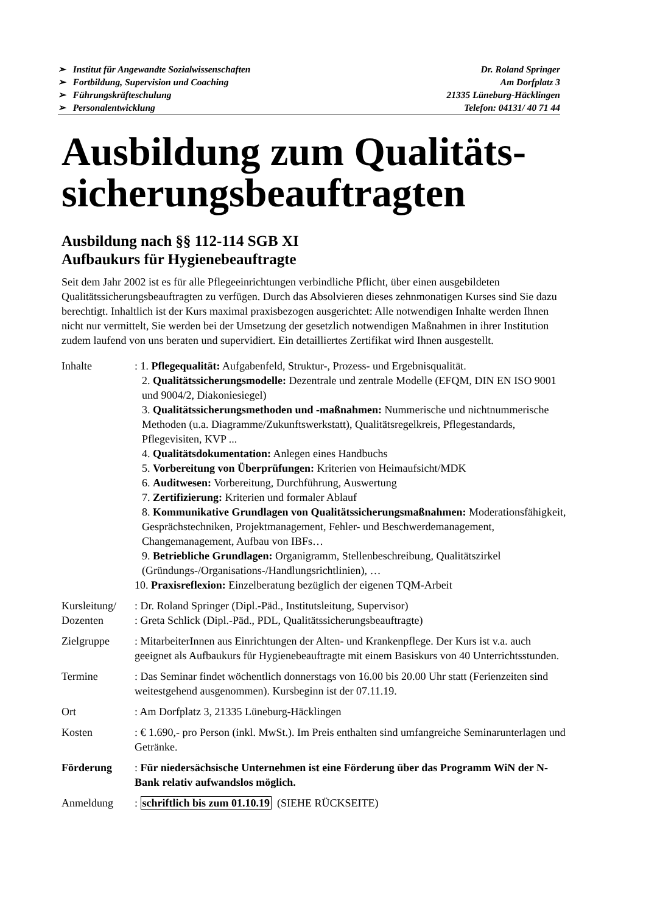➢ Institut für Angewandte Sozialwissenschaften
➢ Fortbildung, Supervision und Coaching
➢ Führungskräfteschulung
➢ Personalentwicklung
Dr. Roland Springer
Am Dorfplatz 3
21335 Lüneburg-Häcklingen
Telefon: 04131/ 40 71 44
Ausbildung zum Qualitäts-
sicherungsbeauftragten
Ausbildung nach §§ 112-114 SGB XI
Aufbaukurs für Hygienebeauftragte
Seit dem Jahr 2002 ist es für alle Pflegeeinrichtungen verbindliche Pflicht, über einen ausgebildeten Qualitätssicherungsbeauftragten zu verfügen. Durch das Absolvieren dieses zehnmonatigen Kurses sind Sie dazu berechtigt. Inhaltlich ist der Kurs maximal praxisbezogen ausgerichtet: Alle notwendigen Inhalte werden Ihnen nicht nur vermittelt, Sie werden bei der Umsetzung der gesetzlich notwendigen Maßnahmen in ihrer Institution zudem laufend von uns beraten und supervidiert. Ein detailliertes Zertifikat wird Ihnen ausgestellt.
Inhalte : 1. Pflegequalität: Aufgabenfeld, Struktur-, Prozess- und Ergebnisqualität.
2. Qualitätssicherungsmodelle: Dezentrale und zentrale Modelle (EFQM, DIN EN ISO 9001 und 9004/2, Diakoniesiegel)
3. Qualitätssicherungsmethoden und -maßnahmen: Nummerische und nichtnummerische Methoden (u.a. Diagramme/Zukunftswerkstatt), Qualitätsregelkreis, Pflegestandards, Pflegevisiten, KVP ...
4. Qualitätsdokumentation: Anlegen eines Handbuchs
5. Vorbereitung von Überprüfungen: Kriterien von Heimaufsicht/MDK
6. Auditwesen: Vorbereitung, Durchführung, Auswertung
7. Zertifizierung: Kriterien und formaler Ablauf
8. Kommunikative Grundlagen von Qualitätssicherungsmaßnahmen: Moderationsfähigkeit, Gesprächstechniken, Projektmanagement, Fehler- und Beschwerdemanagement, Changemanagement, Aufbau von IBFs…
9. Betriebliche Grundlagen: Organigramm, Stellenbeschreibung, Qualitätszirkel (Gründungs-/Organisations-/Handlungsrichtlinien), …
10. Praxisreflexion: Einzelberatung bezüglich der eigenen TQM-Arbeit
Kursleitung/
Dozenten
: Dr. Roland Springer (Dipl.-Päd., Institutsleitung, Supervisor)
: Greta Schlick (Dipl.-Päd., PDL, Qualitätssicherungsbeauftragte)
Zielgruppe : MitarbeiterInnen aus Einrichtungen der Alten- und Krankenpflege. Der Kurs ist v.a. auch geeignet als Aufbaukurs für Hygienebeauftragte mit einem Basiskurs von 40 Unterrichtsstunden.
Termine : Das Seminar findet wöchentlich donnerstags von 16.00 bis 20.00 Uhr statt (Ferienzeiten sind weitestgehend ausgenommen). Kursbeginn ist der 07.11.19.
Ort : Am Dorfplatz 3, 21335 Lüneburg-Häcklingen
Kosten : € 1.690,- pro Person (inkl. MwSt.). Im Preis enthalten sind umfangreiche Seminarunterlagen und Getränke.
Förderung : Für niedersächsische Unternehmen ist eine Förderung über das Programm WiN der N-Bank relativ aufwandslos möglich.
Anmeldung : schriftlich bis zum 01.10.19 (SIEHE RÜCKSEITE)